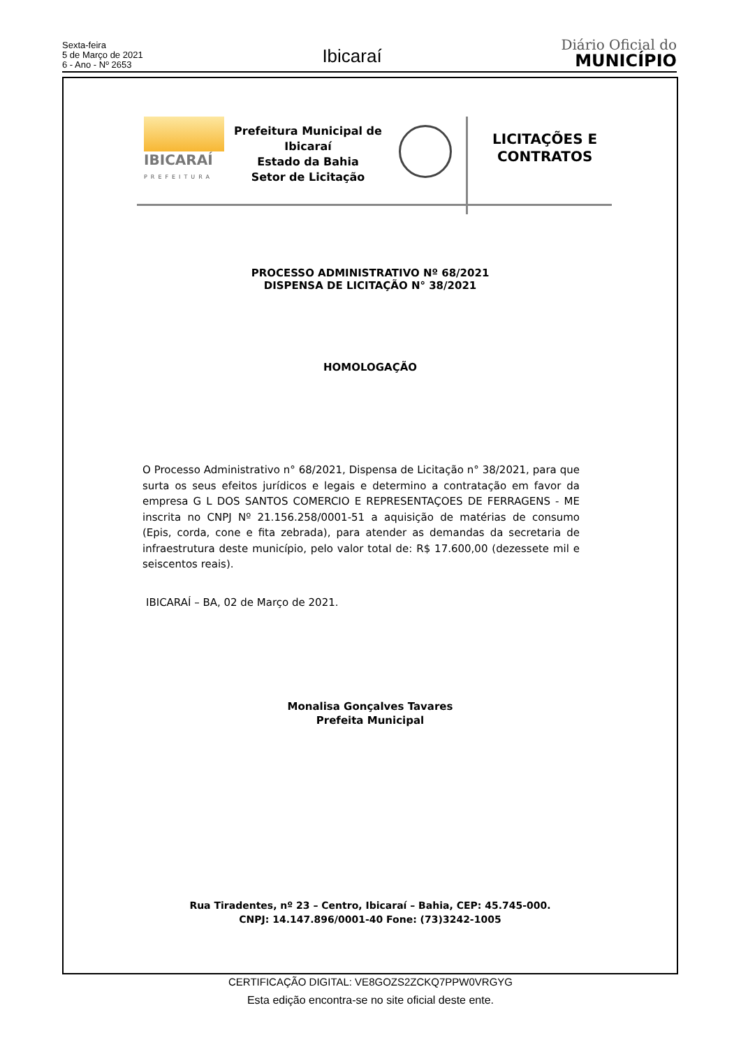Sexta-feira
5 de Março de 2021
6 - Ano - Nº 2653
Ibicaraí
Diário Oficial do
MUNICÍPIO
IBICARAÍ
PREFEITURA
Prefeitura Municipal de Ibicaraí
Estado da Bahia
Setor de Licitação
LICITAÇÕES E
CONTRATOS
PROCESSO ADMINISTRATIVO Nº 68/2021
DISPENSA DE LICITAÇÃO N° 38/2021
HOMOLOGAÇÃO
O Processo Administrativo n° 68/2021, Dispensa de Licitação n° 38/2021, para que surta os seus efeitos jurídicos e legais e determino a contratação em favor da empresa G L DOS SANTOS COMERCIO E REPRESENTAÇOES DE FERRAGENS - ME inscrita no CNPJ Nº 21.156.258/0001-51 a aquisição de matérias de consumo (Epis, corda, cone e fita zebrada), para atender as demandas da secretaria de infraestrutura deste município, pelo valor total de: R$ 17.600,00 (dezessete mil e seiscentos reais).
IBICARAÍ – BA, 02 de Março de 2021.
Monalisa Gonçalves Tavares
Prefeita Municipal
Rua Tiradentes, nº 23 – Centro, Ibicaraí – Bahia, CEP: 45.745-000.
CNPJ: 14.147.896/0001-40 Fone: (73)3242-1005
CERTIFICAÇÃO DIGITAL: VE8GOZS2ZCKQ7PPW0VRGYG
Esta edição encontra-se no site oficial deste ente.